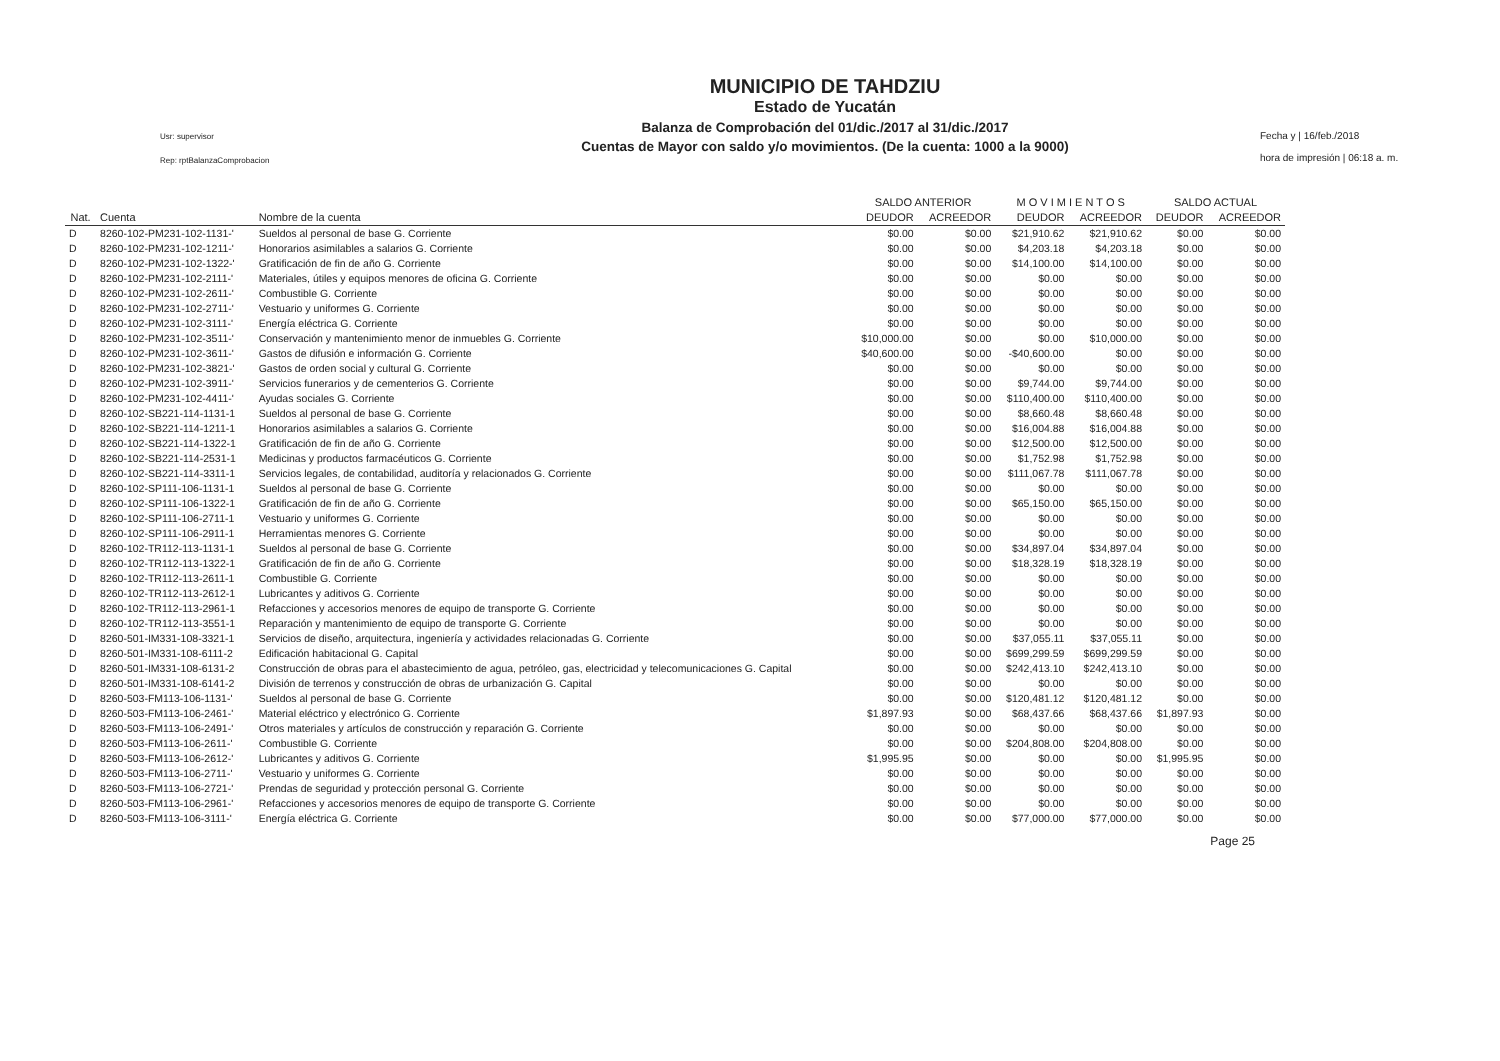Usr: supervisor
Rep: rptBalanzaComprobacion
MUNICIPIO DE TAHDZIU
Estado de Yucatán
Balanza de Comprobación del 01/dic./2017 al 31/dic./2017
Cuentas de Mayor con saldo y/o movimientos. (De la cuenta: 1000 a la 9000)
Fecha y | 16/feb./2018
hora de impresión | 06:18 a. m.
| | | | SALDO ANTERIOR | | M O V I M I E N T O S | | SALDO ACTUAL | |
| --- | --- | --- | --- | --- | --- | --- | --- | --- |
| Nat. | Cuenta | Nombre de la cuenta | DEUDOR | ACREEDOR | DEUDOR | ACREEDOR | DEUDOR | ACREEDOR |
| D | 8260-102-PM231-102-1131-' | Sueldos al personal de base G. Corriente | $0.00 | $0.00 | $21,910.62 | $21,910.62 | $0.00 | $0.00 |
| D | 8260-102-PM231-102-1211-' | Honorarios asimilables a salarios G. Corriente | $0.00 | $0.00 | $4,203.18 | $4,203.18 | $0.00 | $0.00 |
| D | 8260-102-PM231-102-1322-' | Gratificación de fin de año G. Corriente | $0.00 | $0.00 | $14,100.00 | $14,100.00 | $0.00 | $0.00 |
| D | 8260-102-PM231-102-2111-' | Materiales, útiles y equipos menores de oficina G. Corriente | $0.00 | $0.00 | $0.00 | $0.00 | $0.00 | $0.00 |
| D | 8260-102-PM231-102-2611-' | Combustible G. Corriente | $0.00 | $0.00 | $0.00 | $0.00 | $0.00 | $0.00 |
| D | 8260-102-PM231-102-2711-' | Vestuario y uniformes G. Corriente | $0.00 | $0.00 | $0.00 | $0.00 | $0.00 | $0.00 |
| D | 8260-102-PM231-102-3111-' | Energía eléctrica G. Corriente | $0.00 | $0.00 | $0.00 | $0.00 | $0.00 | $0.00 |
| D | 8260-102-PM231-102-3511-' | Conservación y mantenimiento menor de inmuebles G. Corriente | $10,000.00 | $0.00 | $0.00 | $10,000.00 | $0.00 | $0.00 |
| D | 8260-102-PM231-102-3611-' | Gastos de difusión e información G. Corriente | $40,600.00 | $0.00 | -$40,600.00 | $0.00 | $0.00 | $0.00 |
| D | 8260-102-PM231-102-3821-' | Gastos de orden social y cultural G. Corriente | $0.00 | $0.00 | $0.00 | $0.00 | $0.00 | $0.00 |
| D | 8260-102-PM231-102-3911-' | Servicios funerarios y de cementerios G. Corriente | $0.00 | $0.00 | $9,744.00 | $9,744.00 | $0.00 | $0.00 |
| D | 8260-102-PM231-102-4411-' | Ayudas sociales G. Corriente | $0.00 | $0.00 | $110,400.00 | $110,400.00 | $0.00 | $0.00 |
| D | 8260-102-SB221-114-1131-1 | Sueldos al personal de base G. Corriente | $0.00 | $0.00 | $8,660.48 | $8,660.48 | $0.00 | $0.00 |
| D | 8260-102-SB221-114-1211-1 | Honorarios asimilables a salarios G. Corriente | $0.00 | $0.00 | $16,004.88 | $16,004.88 | $0.00 | $0.00 |
| D | 8260-102-SB221-114-1322-1 | Gratificación de fin de año G. Corriente | $0.00 | $0.00 | $12,500.00 | $12,500.00 | $0.00 | $0.00 |
| D | 8260-102-SB221-114-2531-1 | Medicinas y productos farmacéuticos G. Corriente | $0.00 | $0.00 | $1,752.98 | $1,752.98 | $0.00 | $0.00 |
| D | 8260-102-SB221-114-3311-1 | Servicios legales, de contabilidad, auditoría y relacionados G. Corriente | $0.00 | $0.00 | $111,067.78 | $111,067.78 | $0.00 | $0.00 |
| D | 8260-102-SP111-106-1131-1 | Sueldos al personal de base G. Corriente | $0.00 | $0.00 | $0.00 | $0.00 | $0.00 | $0.00 |
| D | 8260-102-SP111-106-1322-1 | Gratificación de fin de año G. Corriente | $0.00 | $0.00 | $65,150.00 | $65,150.00 | $0.00 | $0.00 |
| D | 8260-102-SP111-106-2711-1 | Vestuario y uniformes G. Corriente | $0.00 | $0.00 | $0.00 | $0.00 | $0.00 | $0.00 |
| D | 8260-102-SP111-106-2911-1 | Herramientas menores G. Corriente | $0.00 | $0.00 | $0.00 | $0.00 | $0.00 | $0.00 |
| D | 8260-102-TR112-113-1131-1 | Sueldos al personal de base G. Corriente | $0.00 | $0.00 | $34,897.04 | $34,897.04 | $0.00 | $0.00 |
| D | 8260-102-TR112-113-1322-1 | Gratificación de fin de año G. Corriente | $0.00 | $0.00 | $18,328.19 | $18,328.19 | $0.00 | $0.00 |
| D | 8260-102-TR112-113-2611-1 | Combustible G. Corriente | $0.00 | $0.00 | $0.00 | $0.00 | $0.00 | $0.00 |
| D | 8260-102-TR112-113-2612-1 | Lubricantes y aditivos G. Corriente | $0.00 | $0.00 | $0.00 | $0.00 | $0.00 | $0.00 |
| D | 8260-102-TR112-113-2961-1 | Refacciones y accesorios menores de equipo de transporte G. Corriente | $0.00 | $0.00 | $0.00 | $0.00 | $0.00 | $0.00 |
| D | 8260-102-TR112-113-3551-1 | Reparación y mantenimiento de equipo de transporte G. Corriente | $0.00 | $0.00 | $0.00 | $0.00 | $0.00 | $0.00 |
| D | 8260-501-IM331-108-3321-1 | Servicios de diseño, arquitectura, ingeniería y actividades relacionadas G. Corriente | $0.00 | $0.00 | $37,055.11 | $37,055.11 | $0.00 | $0.00 |
| D | 8260-501-IM331-108-6111-2 | Edificación habitacional G. Capital | $0.00 | $0.00 | $699,299.59 | $699,299.59 | $0.00 | $0.00 |
| D | 8260-501-IM331-108-6131-2 | Construcción de obras para el abastecimiento de agua, petróleo, gas, electricidad y telecomunicaciones G. Capital | $0.00 | $0.00 | $242,413.10 | $242,413.10 | $0.00 | $0.00 |
| D | 8260-501-IM331-108-6141-2 | División de terrenos y construcción de obras de urbanización G. Capital | $0.00 | $0.00 | $0.00 | $0.00 | $0.00 | $0.00 |
| D | 8260-503-FM113-106-1131-' | Sueldos al personal de base G. Corriente | $0.00 | $0.00 | $120,481.12 | $120,481.12 | $0.00 | $0.00 |
| D | 8260-503-FM113-106-2461-' | Material eléctrico y electrónico G. Corriente | $1,897.93 | $0.00 | $68,437.66 | $68,437.66 | $1,897.93 | $0.00 |
| D | 8260-503-FM113-106-2491-' | Otros materiales y artículos de construcción y reparación G. Corriente | $0.00 | $0.00 | $0.00 | $0.00 | $0.00 | $0.00 |
| D | 8260-503-FM113-106-2611-' | Combustible G. Corriente | $0.00 | $0.00 | $204,808.00 | $204,808.00 | $0.00 | $0.00 |
| D | 8260-503-FM113-106-2612-' | Lubricantes y aditivos G. Corriente | $1,995.95 | $0.00 | $0.00 | $0.00 | $1,995.95 | $0.00 |
| D | 8260-503-FM113-106-2711-' | Vestuario y uniformes G. Corriente | $0.00 | $0.00 | $0.00 | $0.00 | $0.00 | $0.00 |
| D | 8260-503-FM113-106-2721-' | Prendas de seguridad y protección personal G. Corriente | $0.00 | $0.00 | $0.00 | $0.00 | $0.00 | $0.00 |
| D | 8260-503-FM113-106-2961-' | Refacciones y accesorios menores de equipo de transporte G. Corriente | $0.00 | $0.00 | $0.00 | $0.00 | $0.00 | $0.00 |
| D | 8260-503-FM113-106-3111-' | Energía eléctrica G. Corriente | $0.00 | $0.00 | $77,000.00 | $77,000.00 | $0.00 | $0.00 |
Page 25